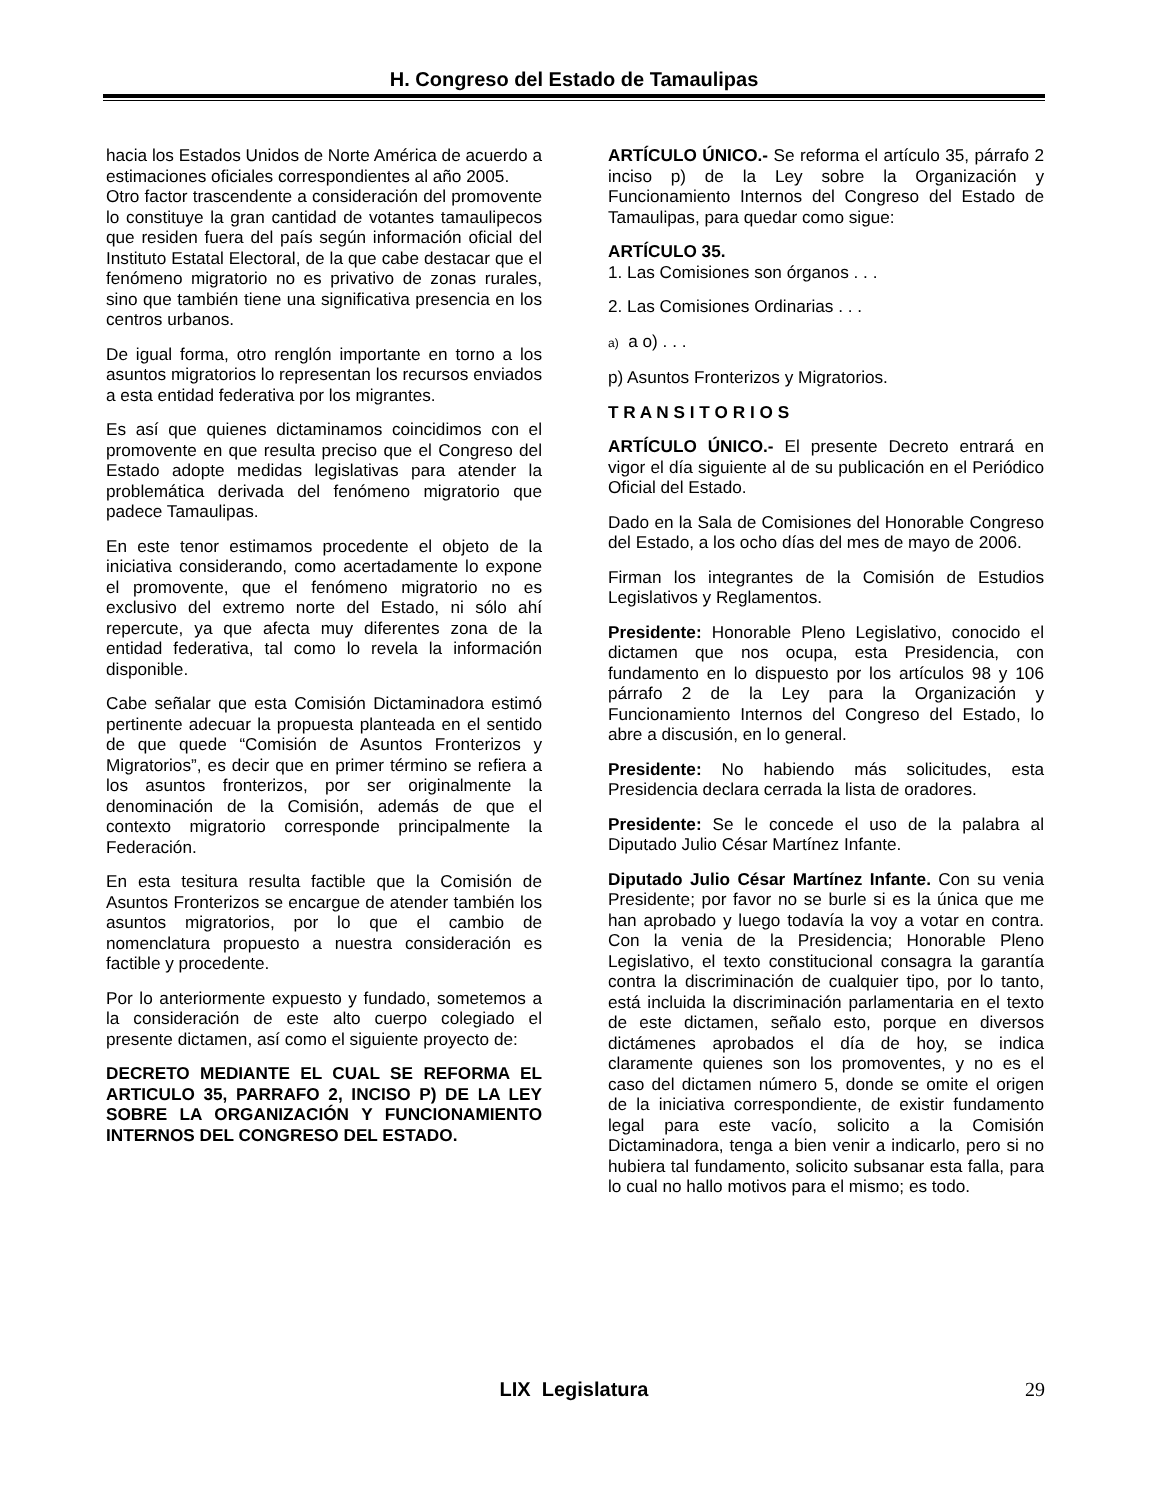H. Congreso del Estado de Tamaulipas
hacia los Estados Unidos de Norte América de acuerdo a estimaciones oficiales correspondientes al año 2005.
Otro factor trascendente a consideración del promovente lo constituye la gran cantidad de votantes tamaulipecos que residen fuera del país según información oficial del Instituto Estatal Electoral, de la que cabe destacar que el fenómeno migratorio no es privativo de zonas rurales, sino que también tiene una significativa presencia en los centros urbanos.
De igual forma, otro renglón importante en torno a los asuntos migratorios lo representan los recursos enviados a esta entidad federativa por los migrantes.
Es así que quienes dictaminamos coincidimos con el promovente en que resulta preciso que el Congreso del Estado adopte medidas legislativas para atender la problemática derivada del fenómeno migratorio que padece Tamaulipas.
En este tenor estimamos procedente el objeto de la iniciativa considerando, como acertadamente lo expone el promovente, que el fenómeno migratorio no es exclusivo del extremo norte del Estado, ni sólo ahí repercute, ya que afecta muy diferentes zona de la entidad federativa, tal como lo revela la información disponible.
Cabe señalar que esta Comisión Dictaminadora estimó pertinente adecuar la propuesta planteada en el sentido de que quede “Comisión de Asuntos Fronterizos y Migratorios”, es decir que en primer término se refiera a los asuntos fronterizos, por ser originalmente la denominación de la Comisión, además de que el contexto migratorio corresponde principalmente la Federación.
En esta tesitura resulta factible que la Comisión de Asuntos Fronterizos se encargue de atender también los asuntos migratorios, por lo que el cambio de nomenclatura propuesto a nuestra consideración es factible y procedente.
Por lo anteriormente expuesto y fundado, sometemos a la consideración de este alto cuerpo colegiado el presente dictamen, así como el siguiente proyecto de:
DECRETO MEDIANTE EL CUAL SE REFORMA EL ARTICULO 35, PARRAFO 2, INCISO P) DE LA LEY SOBRE LA ORGANIZACIÓN Y FUNCIONAMIENTO INTERNOS DEL CONGRESO DEL ESTADO.
ARTÍCULO ÚNICO.- Se reforma el artículo 35, párrafo 2 inciso p) de la Ley sobre la Organización y Funcionamiento Internos del Congreso del Estado de Tamaulipas, para quedar como sigue:
ARTÍCULO 35.
1. Las Comisiones son órganos . . .
2. Las Comisiones Ordinarias . . .
a) a o) . . .
p) Asuntos Fronterizos y Migratorios.
T R A N S I T O R I O S
ARTÍCULO ÚNICO.- El presente Decreto entrará en vigor el día siguiente al de su publicación en el Periódico Oficial del Estado.
Dado en la Sala de Comisiones del Honorable Congreso del Estado, a los ocho días del mes de mayo de 2006.
Firman los integrantes de la Comisión de Estudios Legislativos y Reglamentos.
Presidente: Honorable Pleno Legislativo, conocido el dictamen que nos ocupa, esta Presidencia, con fundamento en lo dispuesto por los artículos 98 y 106 párrafo 2 de la Ley para la Organización y Funcionamiento Internos del Congreso del Estado, lo abre a discusión, en lo general.
Presidente: No habiendo más solicitudes, esta Presidencia declara cerrada la lista de oradores.
Presidente: Se le concede el uso de la palabra al Diputado Julio César Martínez Infante.
Diputado Julio César Martínez Infante. Con su venia Presidente; por favor no se burle si es la única que me han aprobado y luego todavía la voy a votar en contra. Con la venia de la Presidencia; Honorable Pleno Legislativo, el texto constitucional consagra la garantía contra la discriminación de cualquier tipo, por lo tanto, está incluida la discriminación parlamentaria en el texto de este dictamen, señalo esto, porque en diversos dictámenes aprobados el día de hoy, se indica claramente quienes son los promoventes, y no es el caso del dictamen número 5, donde se omite el origen de la iniciativa correspondiente, de existir fundamento legal para este vacío, solicito a la Comisión Dictaminadora, tenga a bien venir a indicarlo, pero si no hubiera tal fundamento, solicito subsanar esta falla, para lo cual no hallo motivos para el mismo; es todo.
LIX Legislatura
29